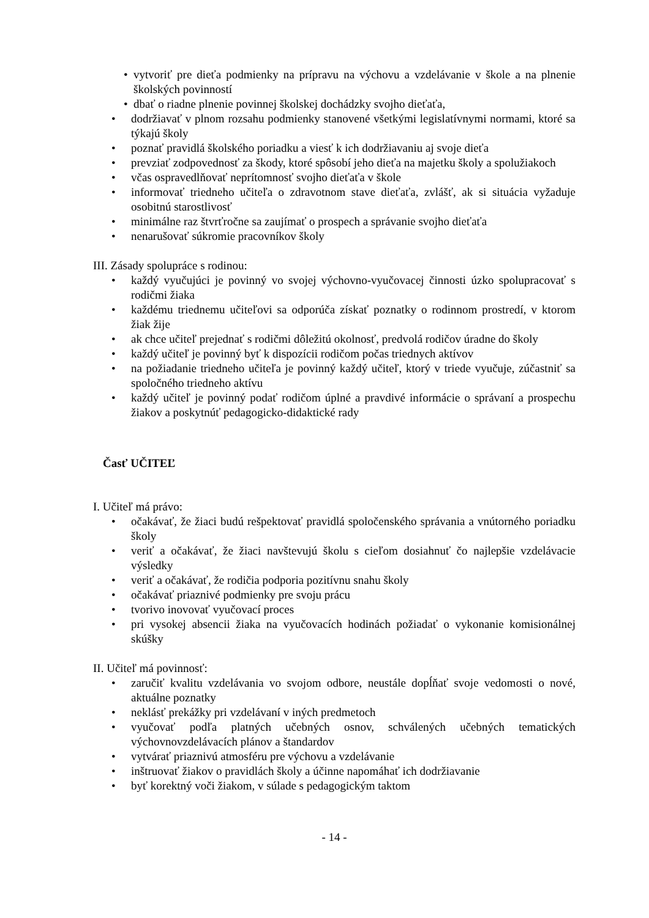• vytvoriť pre dieťa podmienky na prípravu na výchovu a vzdelávanie v škole a na plnenie školských povinností
• dbať o riadne plnenie povinnej školskej dochádzky svojho dieťaťa,
• dodržiavať v plnom rozsahu podmienky stanovené všetkými legislatívnymi normami, ktoré sa týkajú školy
• poznať pravidlá školského poriadku a viesť k ich dodržiavaniu aj svoje dieťa
• prevziať zodpovednosť za škody, ktoré spôsobí jeho dieťa na majetku školy a spolužiakoch
• včas ospravedlňovať neprítomnosť svojho dieťaťa v škole
• informovať triedneho učiteľa o zdravotnom stave dieťaťa, zvlášť, ak si situácia vyžaduje osobitnú starostlivosť
• minimálne raz štvrťročne sa zaujímať o prospech a správanie svojho dieťaťa
• nenarušovať súkromie pracovníkov školy
III. Zásady spolupráce s rodinou:
• každý vyučujúci je povinný vo svojej výchovno-vyučovacej činnosti úzko spolupracovať s rodičmi žiaka
• každému triednemu učiteľovi sa odporúča získať poznatky o rodinnom prostredí, v ktorom žiak žije
• ak chce učiteľ prejednať s rodičmi dôležitú okolnosť, predvolá rodičov úradne do školy
• každý učiteľ je povinný byť k dispozícii rodičom počas triednych aktívov
• na požiadanie triedneho učiteľa je povinný každý učiteľ, ktorý v triede vyučuje, zúčastniť sa spoločného triedneho aktívu
• každý učiteľ je povinný podať rodičom úplné a pravdivé informácie o správaní a prospechu žiakov a poskytnúť pedagogicko-didaktické rady
Časť UČITEĽ
I. Učiteľ má právo:
• očakávať, že žiaci budú rešpektovať pravidlá spoločenského správania a vnútorného poriadku školy
• veriť a očakávať, že žiaci navštevujú školu s cieľom dosiahnuť čo najlepšie vzdelávacie výsledky
• veriť a očakávať, že rodičia podporia pozitívnu snahu školy
• očakávať priaznivé podmienky pre svoju prácu
• tvorivo inovovať vyučovací proces
• pri vysokej absencii žiaka na vyučovacích hodinách požiadať o vykonanie komisionálnej skúšky
II. Učiteľ má povinnosť:
• zaručiť kvalitu vzdelávania vo svojom odbore, neustále dopĺňať svoje vedomosti o nové, aktuálne poznatky
• neklásť prekážky pri vzdelávaní v iných predmetoch
• vyučovať podľa platných učebných osnov, schválených učebných tematických výchovnovzdelávacích plánov a štandardov
• vytvárať priaznivú atmosféru pre výchovu a vzdelávanie
• inštruovať žiakov o pravidlách školy a účinne napomáhať ich dodržiavanie
• byť korektný voči žiakom, v súlade s pedagogickým taktom
- 14 -